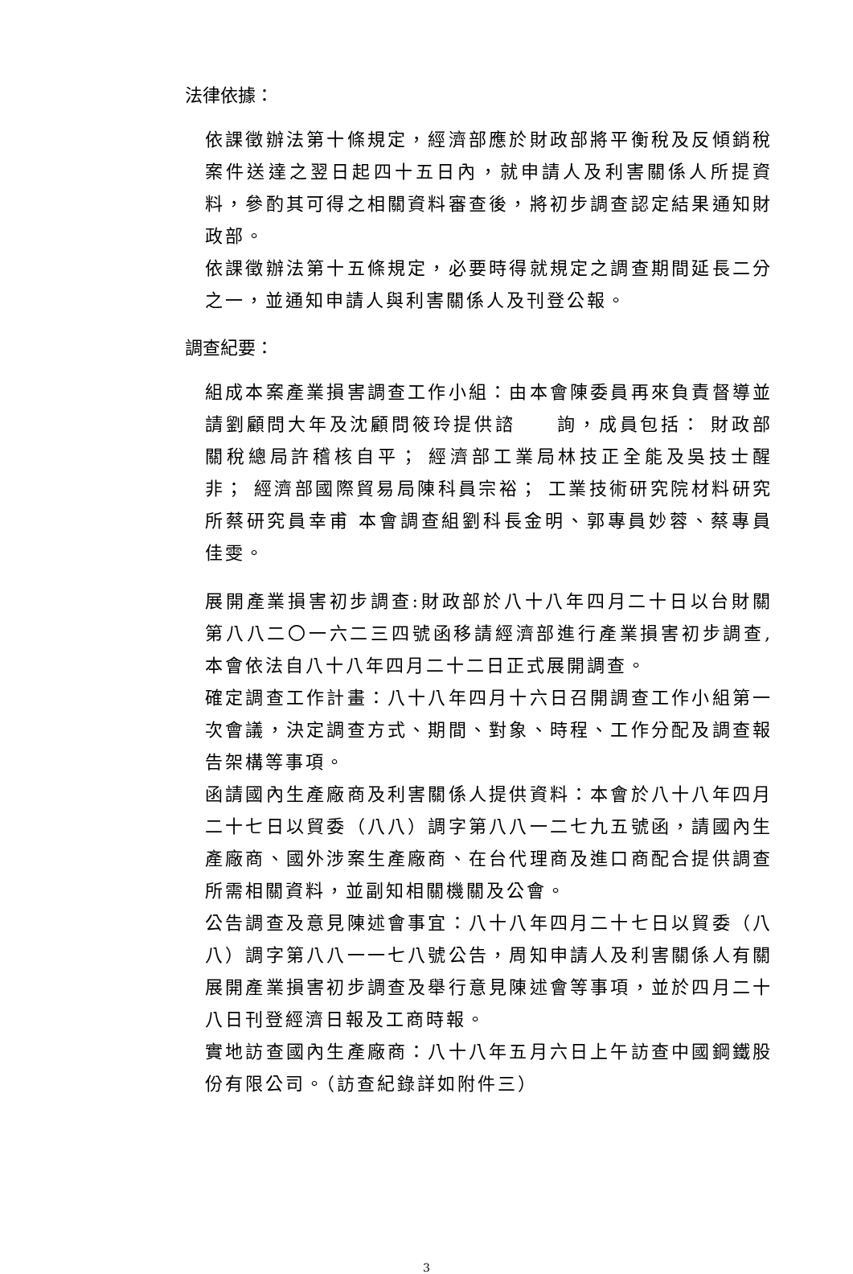法律依據：
依課徵辦法第十條規定，經濟部應於財政部將平衡稅及反傾銷稅案件送達之翌日起四十五日內，就申請人及利害關係人所提資料，參酌其可得之相關資料審查後，將初步調查認定結果通知財政部。
依課徵辦法第十五條規定，必要時得就規定之調查期間延長二分之一，並通知申請人與利害關係人及刊登公報。
調查紀要：
組成本案產業損害調查工作小組：由本會陳委員再來負責督導並請劉顧問大年及沈顧問筱玲提供諮　　詢，成員包括： 財政部關稅總局許稽核自平； 經濟部工業局林技正全能及吳技士醒非； 經濟部國際貿易局陳科員宗裕； 工業技術研究院材料研究所蔡研究員幸甫 本會調查組劉科長金明、郭專員妙蓉、蔡專員佳雯。
展開產業損害初步調查:財政部於八十八年四月二十日以台財關第八八二〇一六二三四號函移請經濟部進行產業損害初步調查,本會依法自八十八年四月二十二日正式展開調查。
確定調查工作計畫：八十八年四月十六日召開調查工作小組第一次會議，決定調查方式、期間、對象、時程、工作分配及調查報告架構等事項。
函請國內生產廠商及利害關係人提供資料：本會於八十八年四月二十七日以貿委（八八）調字第八八一二七九五號函，請國內生產廠商、國外涉案生產廠商、在台代理商及進口商配合提供調查所需相關資料，並副知相關機關及公會。
公告調查及意見陳述會事宜：八十八年四月二十七日以貿委（八八）調字第八八一一七八號公告，周知申請人及利害關係人有關展開產業損害初步調查及舉行意見陳述會等事項，並於四月二十八日刊登經濟日報及工商時報。
實地訪查國內生產廠商：八十八年五月六日上午訪查中國鋼鐵股份有限公司。（訪查紀錄詳如附件三）
3